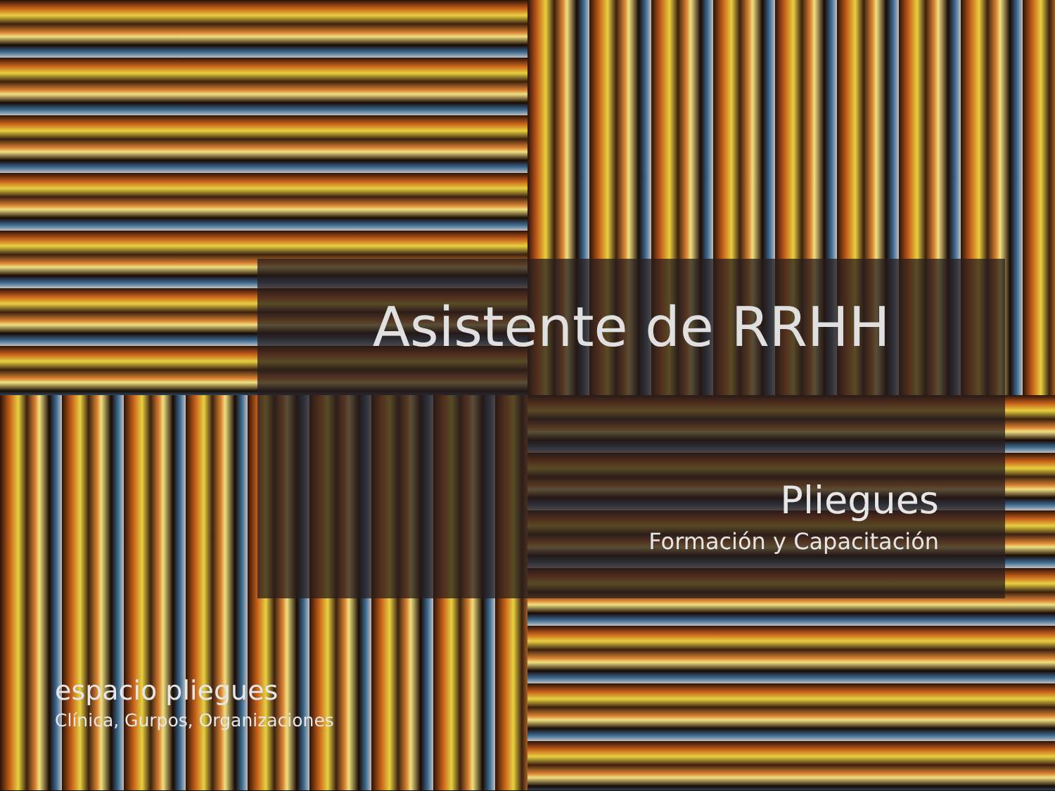Asistente de RRHH
Pliegues
Formación y Capacitación
espacio pliegues
Clínica, Gurpos, Organizaciones